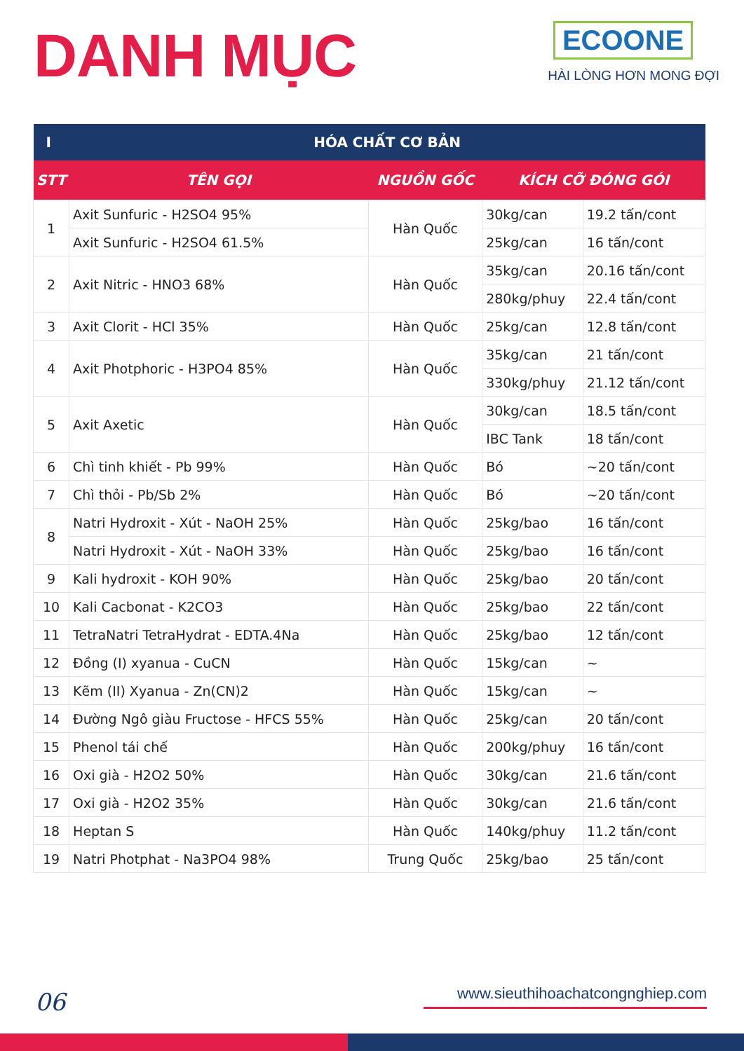DANH MỤC
ECOONE
HÀI LÒNG HƠN MONG ĐỢI
| I | HÓA CHẤT CƠ BẢN | | | |
| --- | --- | --- | --- | --- |
| STT | TÊN GỌI | NGUỒN GỐC | KÍCH CỠ ĐÓNG GÓI | |
| 1 | Axit Sunfuric - H2SO4 95% | Hàn Quốc | 30kg/can | 19.2 tấn/cont |
| | Axit Sunfuric - H2SO4 61.5% | | 25kg/can | 16 tấn/cont |
| 2 | Axit Nitric - HNO3 68% | Hàn Quốc | 35kg/can | 20.16 tấn/cont |
| | | | 280kg/phuy | 22.4 tấn/cont |
| 3 | Axit Clorit - HCl 35% | Hàn Quốc | 25kg/can | 12.8 tấn/cont |
| 4 | Axit Photphoric - H3PO4 85% | Hàn Quốc | 35kg/can | 21 tấn/cont |
| | | | 330kg/phuy | 21.12 tấn/cont |
| 5 | Axit Axetic | Hàn Quốc | 30kg/can | 18.5 tấn/cont |
| | | | IBC Tank | 18 tấn/cont |
| 6 | Chì tinh khiết - Pb 99% | Hàn Quốc | Bó | ~20 tấn/cont |
| 7 | Chì thỏi - Pb/Sb 2% | Hàn Quốc | Bó | ~20 tấn/cont |
| 8 | Natri Hydroxit - Xút - NaOH 25% | Hàn Quốc | 25kg/bao | 16 tấn/cont |
| | Natri Hydroxit - Xút - NaOH 33% | Hàn Quốc | 25kg/bao | 16 tấn/cont |
| 9 | Kali hydroxit - KOH 90% | Hàn Quốc | 25kg/bao | 20 tấn/cont |
| 10 | Kali Cacbonat - K2CO3 | Hàn Quốc | 25kg/bao | 22 tấn/cont |
| 11 | TetraNatri TetraHydrat - EDTA.4Na | Hàn Quốc | 25kg/bao | 12 tấn/cont |
| 12 | Đồng (I) xyanua - CuCN | Hàn Quốc | 15kg/can | ~ |
| 13 | Kẽm (II) Xyanua - Zn(CN)2 | Hàn Quốc | 15kg/can | ~ |
| 14 | Đường Ngô giàu Fructose - HFCS 55% | Hàn Quốc | 25kg/can | 20 tấn/cont |
| 15 | Phenol tái chế | Hàn Quốc | 200kg/phuy | 16 tấn/cont |
| 16 | Oxi già - H2O2 50% | Hàn Quốc | 30kg/can | 21.6 tấn/cont |
| 17 | Oxi già - H2O2 35% | Hàn Quốc | 30kg/can | 21.6 tấn/cont |
| 18 | Heptan S | Hàn Quốc | 140kg/phuy | 11.2 tấn/cont |
| 19 | Natri Photphat - Na3PO4 98% | Trung Quốc | 25kg/bao | 25 tấn/cont |
06
www.sieuthihoachatcongnghiep.com